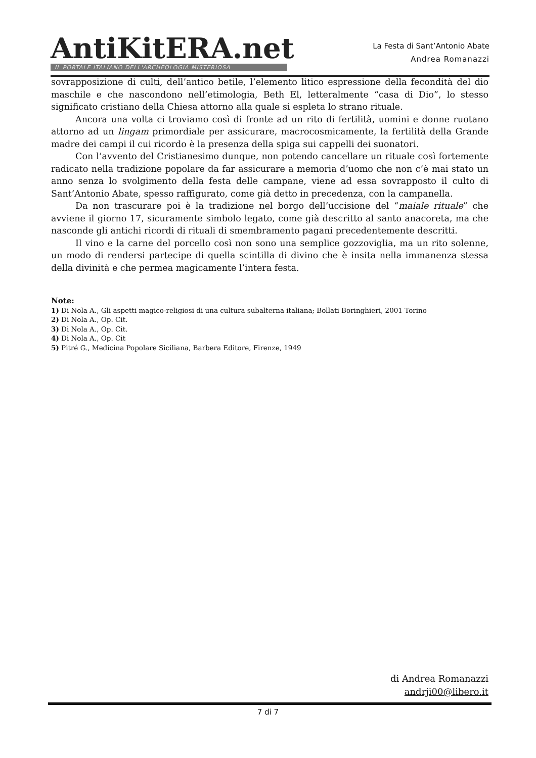AntiKitERA.net
IL PORTALE ITALIANO DELL'ARCHEOLOGIA MISTERIOSA
La Festa di Sant’Antonio Abate
Andrea Romanazzi
sovrapposizione di culti, dell’antico betile, l’elemento litico espressione della fecondità del dio maschile e che nascondono nell’etimologia, Beth El, letteralmente “casa di Dio”, lo stesso significato cristiano della Chiesa attorno alla quale si espleta lo strano rituale.
Ancora una volta ci troviamo così di fronte ad un rito di fertilità, uomini e donne ruotano attorno ad un lingam primordiale per assicurare, macrocosmicamente, la fertilità della Grande madre dei campi il cui ricordo è la presenza della spiga sui cappelli dei suonatori.
Con l’avvento del Cristianesimo dunque, non potendo cancellare un rituale così fortemente radicato nella tradizione popolare da far assicurare a memoria d’uomo che non c’è mai stato un anno senza lo svolgimento della festa delle campane, viene ad essa sovrapposto il culto di Sant’Antonio Abate, spesso raffigurato, come già detto in precedenza, con la campanella.
Da non trascurare poi è la tradizione nel borgo dell’uccisione del “maiale rituale” che avviene il giorno 17, sicuramente simbolo legato, come già descritto al santo anacoreta, ma che nasconde gli antichi ricordi di rituali di smembramento pagani precedentemente descritti.
Il vino e la carne del porcello così non sono una semplice gozzoviglia, ma un rito solenne, un modo di rendersi partecipe di quella scintilla di divino che è insita nella immanenza stessa della divinità e che permea magicamente l’intera festa.
Note:
1) Di Nola A., Gli aspetti magico-religiosi di una cultura subalterna italiana; Bollati Boringhieri, 2001 Torino
2) Di Nola A., Op. Cit.
3) Di Nola A., Op. Cit.
4) Di Nola A., Op. Cit
5) Pitré G., Medicina Popolare Siciliana, Barbera Editore, Firenze, 1949
di Andrea Romanazzi
andrji00@libero.it
7 di 7